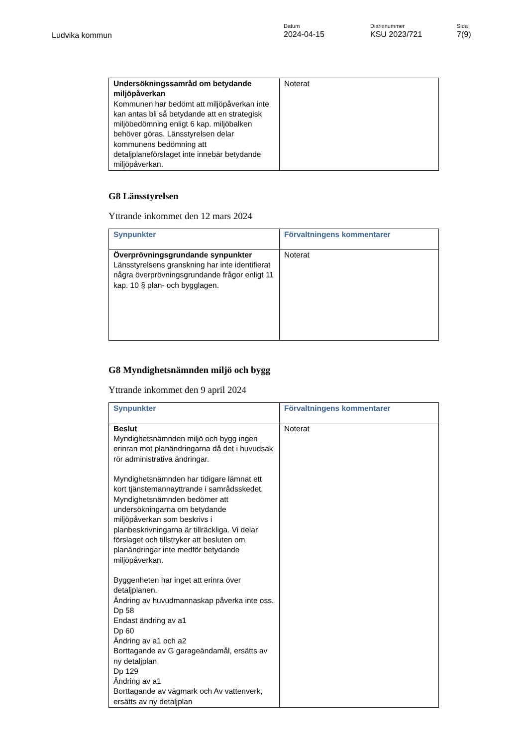Ludvika kommun
Datum
2024-04-15
Diarienummer
KSU 2023/721
Sida
7(9)
| Undersökningssamråd om betydande miljöpåverkan Kommunen har bedömt att miljöpåverkan inte kan antas bli så betydande att en strategisk miljöbedömning enligt 6 kap. miljöbalken behöver göras. Länsstyrelsen delar kommunens bedömning att detaljplaneförslaget inte innebär betydande miljöpåverkan. | Noterat |
G8 Länsstyrelsen
Yttrande inkommet den 12 mars 2024
| Synpunkter | Förvaltningens kommentarer |
| --- | --- |
| Överprövningsgrundande synpunkter Länsstyrelsens granskning har inte identifierat några överprövningsgrundande frågor enligt 11 kap. 10 § plan- och bygglagen. | Noterat |
G8 Myndighetsnämnden miljö och bygg
Yttrande inkommet den 9 april 2024
| Synpunkter | Förvaltningens kommentarer |
| --- | --- |
| Beslut Myndighetsnämnden miljö och bygg ingen erinran mot planändringarna då det i huvudsak rör administrativa ändringar. Myndighetsnämnden har tidigare lämnat ett kort tjänstemannayttrande i samrådsskedet. Myndighetsnämnden bedömer att undersökningarna om betydande miljöpåverkan som beskrivs i planbeskrivningarna är tillräckliga. Vi delar förslaget och tillstryker att besluten om planändringar inte medför betydande miljöpåverkan. Byggenheten har inget att erinra över detaljplanen. Ändring av huvudmannaskap påverka inte oss. Dp 58 Endast ändring av a1 Dp 60 Ändring av a1 och a2 Borttagande av G garageändamål, ersätts av ny detaljplan Dp 129 Ändring av a1 Borttagande av vägmark och Av vattenverk, ersätts av ny detaljplan | Noterat |